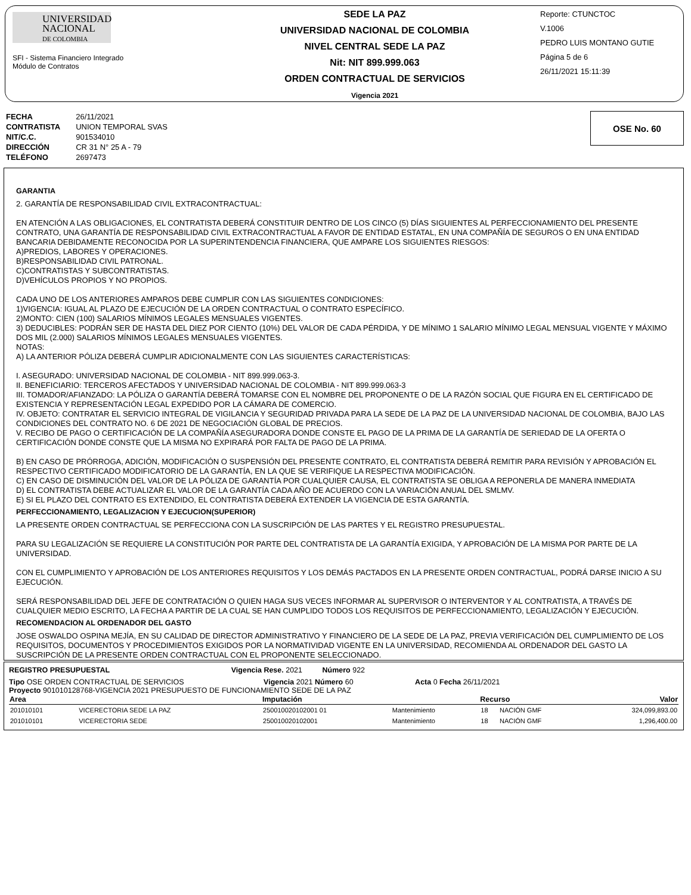UNIVERSIDAD
NACIONAL
DE COLOMBIA
SFI - Sistema Financiero Integrado
Módulo de Contratos
SEDE LA PAZ
UNIVERSIDAD NACIONAL DE COLOMBIA
NIVEL CENTRAL SEDE LA PAZ
Nit: NIT 899.999.063
ORDEN CONTRACTUAL DE SERVICIOS
Vigencia 2021
Reporte: CTUNCTOC
V.1006
PEDRO LUIS MONTANO GUTIE
Página 5 de 6
26/11/2021 15:11:39
| FECHA | 26/11/2021 |
| CONTRATISTA | UNION TEMPORAL SVAS |
| NIT/C.C. | 901534010 |
| DIRECCIÓN | CR 31 N° 25 A - 79 |
| TELÉFONO | 2697473 |
OSE No. 60
GARANTIA
2. GARANTÍA DE RESPONSABILIDAD CIVIL EXTRACONTRACTUAL:
EN ATENCIÓN A LAS OBLIGACIONES, EL CONTRATISTA DEBERÁ CONSTITUIR DENTRO DE LOS CINCO (5) DÍAS SIGUIENTES AL PERFECCIONAMIENTO DEL PRESENTE CONTRATO, UNA GARANTÍA DE RESPONSABILIDAD CIVIL EXTRACONTRACTUAL A FAVOR DE ENTIDAD ESTATAL, EN UNA COMPAÑÍA DE SEGUROS O EN UNA ENTIDAD BANCARIA DEBIDAMENTE RECONOCIDA POR LA SUPERINTENDENCIA FINANCIERA, QUE AMPARE LOS SIGUIENTES RIESGOS:
A)PREDIOS, LABORES Y OPERACIONES.
B)RESPONSABILIDAD CIVIL PATRONAL.
C)CONTRATISTAS Y SUBCONTRATISTAS.
D)VEHÍCULOS PROPIOS Y NO PROPIOS.
CADA UNO DE LOS ANTERIORES AMPAROS DEBE CUMPLIR CON LAS SIGUIENTES CONDICIONES:
1)VIGENCIA: IGUAL AL PLAZO DE EJECUCIÓN DE LA ORDEN CONTRACTUAL O CONTRATO ESPECÍFICO.
2)MONTO: CIEN (100) SALARIOS MÍNIMOS LEGALES MENSUALES VIGENTES.
3) DEDUCIBLES: PODRÁN SER DE HASTA DEL DIEZ POR CIENTO (10%) DEL VALOR DE CADA PÉRDIDA, Y DE MÍNIMO 1 SALARIO MÍNIMO LEGAL MENSUAL VIGENTE Y MÁXIMO DOS MIL (2.000) SALARIOS MÍNIMOS LEGALES MENSUALES VIGENTES.
NOTAS:
A) LA ANTERIOR PÓLIZA DEBERÁ CUMPLIR ADICIONALMENTE CON LAS SIGUIENTES CARACTERÍSTICAS:
I. ASEGURADO: UNIVERSIDAD NACIONAL DE COLOMBIA - NIT 899.999.063-3.
II. BENEFICIARIO: TERCEROS AFECTADOS Y UNIVERSIDAD NACIONAL DE COLOMBIA - NIT 899.999.063-3
III. TOMADOR/AFIANZADO: LA PÓLIZA O GARANTÍA DEBERÁ TOMARSE CON EL NOMBRE DEL PROPONENTE O DE LA RAZÓN SOCIAL QUE FIGURA EN EL CERTIFICADO DE EXISTENCIA Y REPRESENTACIÓN LEGAL EXPEDIDO POR LA CÁMARA DE COMERCIO.
IV. OBJETO: CONTRATAR EL SERVICIO INTEGRAL DE VIGILANCIA Y SEGURIDAD PRIVADA PARA LA SEDE DE LA PAZ DE LA UNIVERSIDAD NACIONAL DE COLOMBIA, BAJO LAS CONDICIONES DEL CONTRATO NO. 6 DE 2021 DE NEGOCIACIÓN GLOBAL DE PRECIOS.
V. RECIBO DE PAGO O CERTIFICACIÓN DE LA COMPAÑÍA ASEGURADORA DONDE CONSTE EL PAGO DE LA PRIMA DE LA GARANTÍA DE SERIEDAD DE LA OFERTA O CERTIFICACIÓN DONDE CONSTE QUE LA MISMA NO EXPIRARÁ POR FALTA DE PAGO DE LA PRIMA.
B) EN CASO DE PRÓRROGA, ADICIÓN, MODIFICACIÓN O SUSPENSIÓN DEL PRESENTE CONTRATO, EL CONTRATISTA DEBERÁ REMITIR PARA REVISIÓN Y APROBACIÓN EL RESPECTIVO CERTIFICADO MODIFICATORIO DE LA GARANTÍA, EN LA QUE SE VERIFIQUE LA RESPECTIVA MODIFICACIÓN.
C) EN CASO DE DISMINUCIÓN DEL VALOR DE LA PÓLIZA DE GARANTÍA POR CUALQUIER CAUSA, EL CONTRATISTA SE OBLIGA A REPONERLA DE MANERA INMEDIATA
D) EL CONTRATISTA DEBE ACTUALIZAR EL VALOR DE LA GARANTÍA CADA AÑO DE ACUERDO CON LA VARIACIÓN ANUAL DEL SMLMV.
E) SI EL PLAZO DEL CONTRATO ES EXTENDIDO, EL CONTRATISTA DEBERÁ EXTENDER LA VIGENCIA DE ESTA GARANTÍA.
PERFECCIONAMIENTO, LEGALIZACION Y EJECUCION(SUPERIOR)
LA PRESENTE ORDEN CONTRACTUAL SE PERFECCIONA CON LA SUSCRIPCIÓN DE LAS PARTES Y EL REGISTRO PRESUPUESTAL.
PARA SU LEGALIZACIÓN SE REQUIERE LA CONSTITUCIÓN POR PARTE DEL CONTRATISTA DE LA GARANTÍA EXIGIDA, Y APROBACIÓN DE LA MISMA POR PARTE DE LA UNIVERSIDAD.
CON EL CUMPLIMIENTO Y APROBACIÓN DE LOS ANTERIORES REQUISITOS Y LOS DEMÁS PACTADOS EN LA PRESENTE ORDEN CONTRACTUAL, PODRÁ DARSE INICIO A SU EJECUCIÓN.
SERÁ RESPONSABILIDAD DEL JEFE DE CONTRATACIÓN O QUIEN HAGA SUS VECES INFORMAR AL SUPERVISOR O INTERVENTOR Y AL CONTRATISTA, A TRAVÉS DE CUALQUIER MEDIO ESCRITO, LA FECHA A PARTIR DE LA CUAL SE HAN CUMPLIDO TODOS LOS REQUISITOS DE PERFECCIONAMIENTO, LEGALIZACIÓN Y EJECUCIÓN.
RECOMENDACION AL ORDENADOR DEL GASTO
JOSE OSWALDO OSPINA MEJÍA, EN SU CALIDAD DE DIRECTOR ADMINISTRATIVO Y FINANCIERO DE LA SEDE DE LA PAZ, PREVIA VERIFICACIÓN DEL CUMPLIMIENTO DE LOS REQUISITOS, DOCUMENTOS Y PROCEDIMIENTOS EXIGIDOS POR LA NORMATIVIDAD VIGENTE EN LA UNIVERSIDAD, RECOMIENDA AL ORDENADOR DEL GASTO LA SUSCRIPCIÓN DE LA PRESENTE ORDEN CONTRACTUAL CON EL PROPONENTE SELECCIONADO.
REGISTRO PRESUPUESTAL Vigencia Rese. 2021 Número 922
Tipo OSE ORDEN CONTRACTUAL DE SERVICIOS Vigencia 2021 Número 60 Acta 0 Fecha 26/11/2021
Proyecto 901010128768-VIGENCIA 2021 PRESUPUESTO DE FUNCIONAMIENTO SEDE DE LA PAZ
| Area | | Imputación | | Recurso | | Valor |
| --- | --- | --- | --- | --- | --- | --- |
| 201010101 | VICERECTORIA SEDE LA PAZ | 250010020102001 01 | Mantenimiento | 18 | NACIÓN GMF | 324,099,893.00 |
| 201010101 | VICERECTORIA SEDE | 250010020102001 | Mantenimiento | 18 | NACIÓN GMF | 1,296,400.00 |